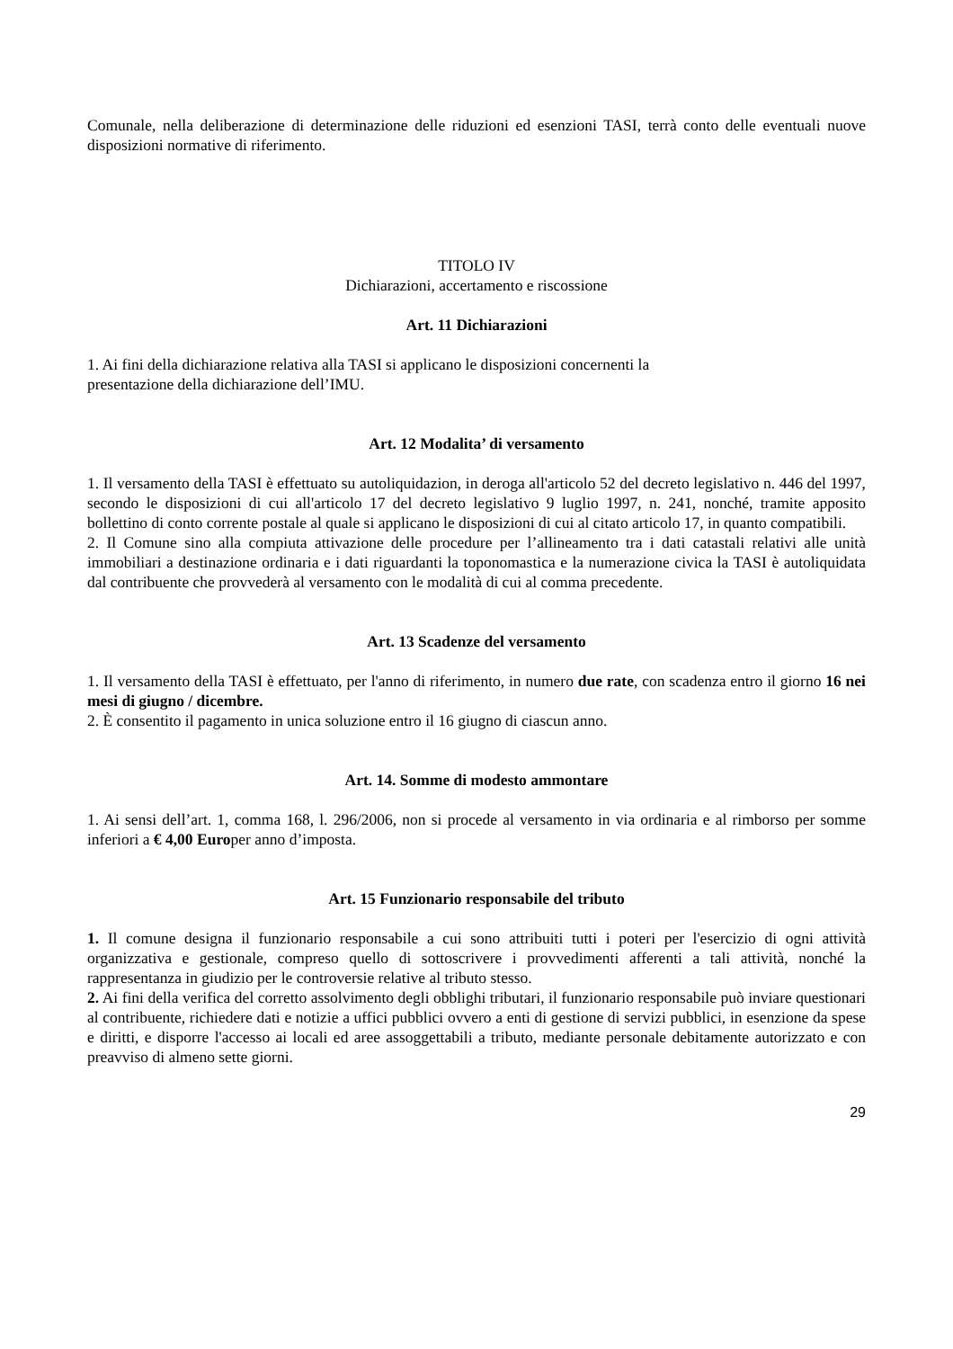Comunale, nella deliberazione di determinazione delle riduzioni ed esenzioni TASI, terrà conto delle eventuali nuove disposizioni normative di riferimento.
TITOLO IV
Dichiarazioni, accertamento e riscossione
Art. 11 Dichiarazioni
1. Ai fini della dichiarazione relativa alla TASI si applicano le disposizioni concernenti la
presentazione della dichiarazione dell’IMU.
Art. 12 Modalita’ di versamento
1. Il versamento della TASI è effettuato su autoliquidazion, in deroga all'articolo 52 del decreto legislativo n. 446 del 1997, secondo le disposizioni di cui all'articolo 17 del decreto legislativo 9 luglio 1997, n. 241, nonché, tramite apposito bollettino di conto corrente postale al quale si applicano le disposizioni di cui al citato articolo 17, in quanto compatibili.
2. Il Comune sino alla compiuta attivazione delle procedure per l’allineamento tra i dati catastali relativi alle unità immobiliari a destinazione ordinaria e i dati riguardanti la toponomastica e la numerazione civica la TASI è autoliquidata dal contribuente che provvederà al versamento con le modalità di cui al comma precedente.
Art. 13 Scadenze del versamento
1. Il versamento della TASI è effettuato, per l'anno di riferimento, in numero due rate, con scadenza entro il giorno 16 nei mesi di giugno / dicembre.
2. È consentito il pagamento in unica soluzione entro il 16 giugno di ciascun anno.
Art. 14. Somme di modesto ammontare
1. Ai sensi dell’art. 1, comma 168, l. 296/2006, non si procede al versamento in via ordinaria e al rimborso per somme inferiori a € 4,00 Europer anno d’imposta.
Art. 15 Funzionario responsabile del tributo
1. Il comune designa il funzionario responsabile a cui sono attribuiti tutti i poteri per l'esercizio di ogni attività organizzativa e gestionale, compreso quello di sottoscrivere i provvedimenti afferenti a tali attività, nonché la rappresentanza in giudizio per le controversie relative al tributo stesso.
2. Ai fini della verifica del corretto assolvimento degli obblighi tributari, il funzionario responsabile può inviare questionari al contribuente, richiedere dati e notizie a uffici pubblici ovvero a enti di gestione di servizi pubblici, in esenzione da spese e diritti, e disporre l'accesso ai locali ed aree assoggettabili a tributo, mediante personale debitamente autorizzato e con preavviso di almeno sette giorni.
29